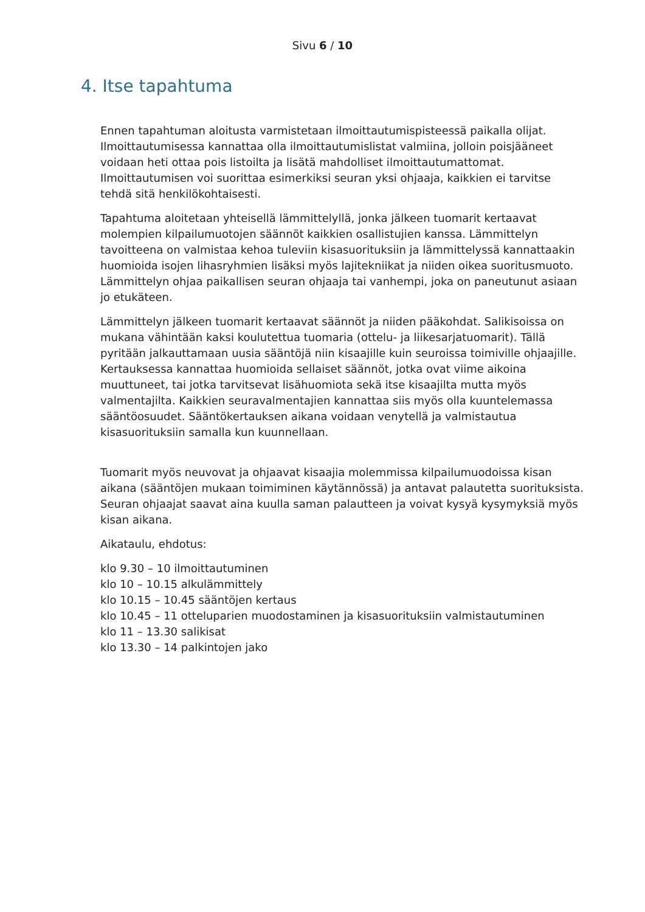Sivu 6 / 10
4. Itse tapahtuma
Ennen tapahtuman aloitusta varmistetaan ilmoittautumispisteessä paikalla olijat. Ilmoittautumisessa kannattaa olla ilmoittautumislistat valmiina, jolloin poisjääneet voidaan heti ottaa pois listoilta ja lisätä mahdolliset ilmoittautumattomat. Ilmoittautumisen voi suorittaa esimerkiksi seuran yksi ohjaaja, kaikkien ei tarvitse tehdä sitä henkilökohtaisesti.
Tapahtuma aloitetaan yhteisellä lämmittelyllä, jonka jälkeen tuomarit kertaavat molempien kilpailumuotojen säännöt kaikkien osallistujien kanssa. Lämmittelyn tavoitteena on valmistaa kehoa tuleviin kisasuorituksiin ja lämmittelyssä kannattaakin huomioida isojen lihasryhmien lisäksi myös lajitekniikat ja niiden oikea suoritusmuoto. Lämmittelyn ohjaa paikallisen seuran ohjaaja tai vanhempi, joka on paneutunut asiaan jo etukäteen.
Lämmittelyn jälkeen tuomarit kertaavat säännöt ja niiden pääkohdat. Salikisoissa on mukana vähintään kaksi koulutettua tuomaria (ottelu- ja liikesarjatuomarit). Tällä pyritään jalkauttamaan uusia sääntöjä niin kisaajille kuin seuroissa toimiville ohjaajille. Kertauksessa kannattaa huomioida sellaiset säännöt, jotka ovat viime aikoina muuttuneet, tai jotka tarvitsevat lisähuomiota sekä itse kisaajilta mutta myös valmentajilta. Kaikkien seuravalmentajien kannattaa siis myös olla kuuntelemassa sääntöosuudet. Sääntökertauksen aikana voidaan venytellä ja valmistautua kisasuorituksiin samalla kun kuunnellaan.
Tuomarit myös neuvovat ja ohjaavat kisaajia molemmissa kilpailumuodoissa kisan aikana (sääntöjen mukaan toimiminen käytännössä) ja antavat palautetta suorituksista. Seuran ohjaajat saavat aina kuulla saman palautteen ja voivat kysyä kysymyksiä myös kisan aikana.
Aikataulu, ehdotus:
klo 9.30 – 10 ilmoittautuminen
klo 10 – 10.15 alkulämmittely
klo 10.15 – 10.45 sääntöjen kertaus
klo 10.45 – 11 otteluparien muodostaminen ja kisasuorituksiin valmistautuminen
klo 11 – 13.30 salikisat
klo 13.30 – 14 palkintojen jako